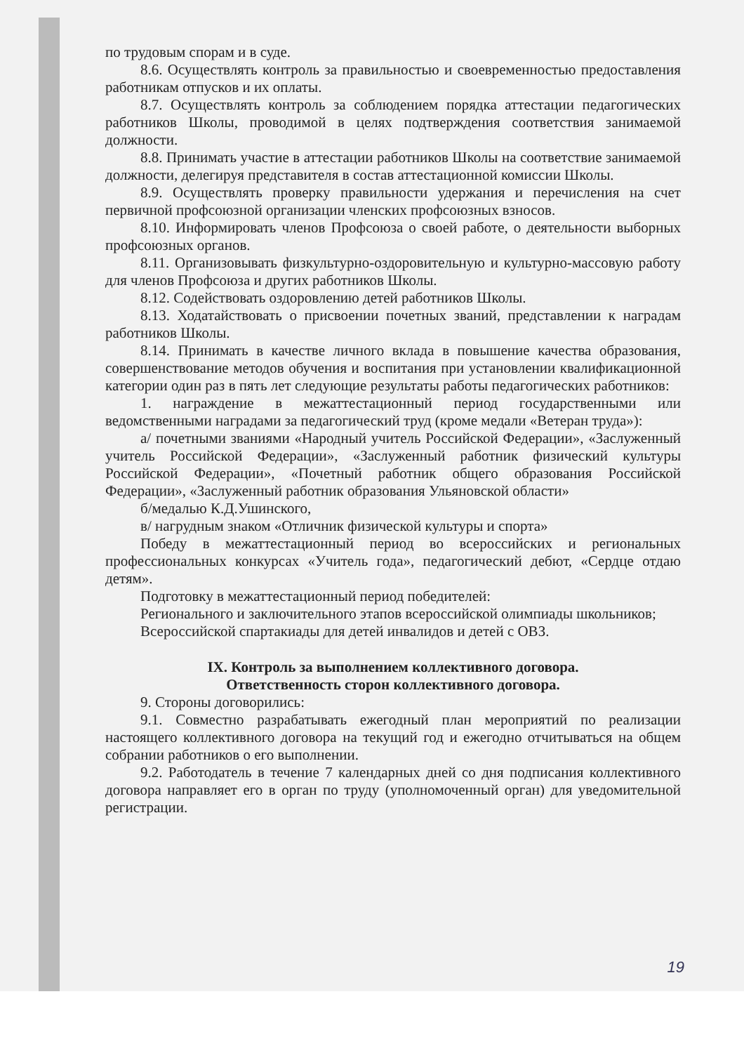по трудовым спорам и в суде.
8.6. Осуществлять контроль за правильностью и своевременностью предоставления работникам отпусков и их оплаты.
8.7. Осуществлять контроль за соблюдением порядка аттестации педагогических работников Школы, проводимой в целях подтверждения соответствия занимаемой должности.
8.8. Принимать участие в аттестации работников Школы на соответствие занимаемой должности, делегируя представителя в состав аттестационной комиссии Школы.
8.9. Осуществлять проверку правильности удержания и перечисления на счет первичной профсоюзной организации членских профсоюзных взносов.
8.10. Информировать членов Профсоюза о своей работе, о деятельности выборных профсоюзных органов.
8.11. Организовывать физкультурно-оздоровительную и культурно-массовую работу для членов Профсоюза и других работников Школы.
8.12. Содействовать оздоровлению детей работников Школы.
8.13. Ходатайствовать о присвоении почетных званий, представлении к наградам работников Школы.
8.14. Принимать в качестве личного вклада в повышение качества образования, совершенствование методов обучения и воспитания при установлении квалификационной категории один раз в пять лет следующие результаты работы педагогических работников:
1. награждение в межаттестационный период государственными или ведомственными наградами за педагогический труд (кроме медали «Ветеран труда»):
а/ почетными званиями «Народный учитель Российской Федерации», «Заслуженный учитель Российской Федерации», «Заслуженный работник физический культуры Российской Федерации», «Почетный работник общего образования Российской Федерации», «Заслуженный работник образования Ульяновской области»
б/медалью К.Д.Ушинского,
в/ нагрудным знаком «Отличник физической культуры и спорта»
Победу в межаттестационный период во всероссийских и региональных профессиональных конкурсах «Учитель года», педагогический дебют, «Сердце отдаю детям».
Подготовку в межаттестационный период победителей:
Регионального и заключительного этапов всероссийской олимпиады школьников;
Всероссийской спартакиады для детей инвалидов и детей с ОВЗ.
IX. Контроль за выполнением коллективного договора.
Ответственность сторон коллективного договора.
9. Стороны договорились:
9.1. Совместно разрабатывать ежегодный план мероприятий по реализации настоящего коллективного договора на текущий год и ежегодно отчитываться на общем собрании работников о его выполнении.
9.2. Работодатель в течение 7 календарных дней со дня подписания коллективного договора направляет его в орган по труду (уполномоченный орган) для уведомительной регистрации.
19